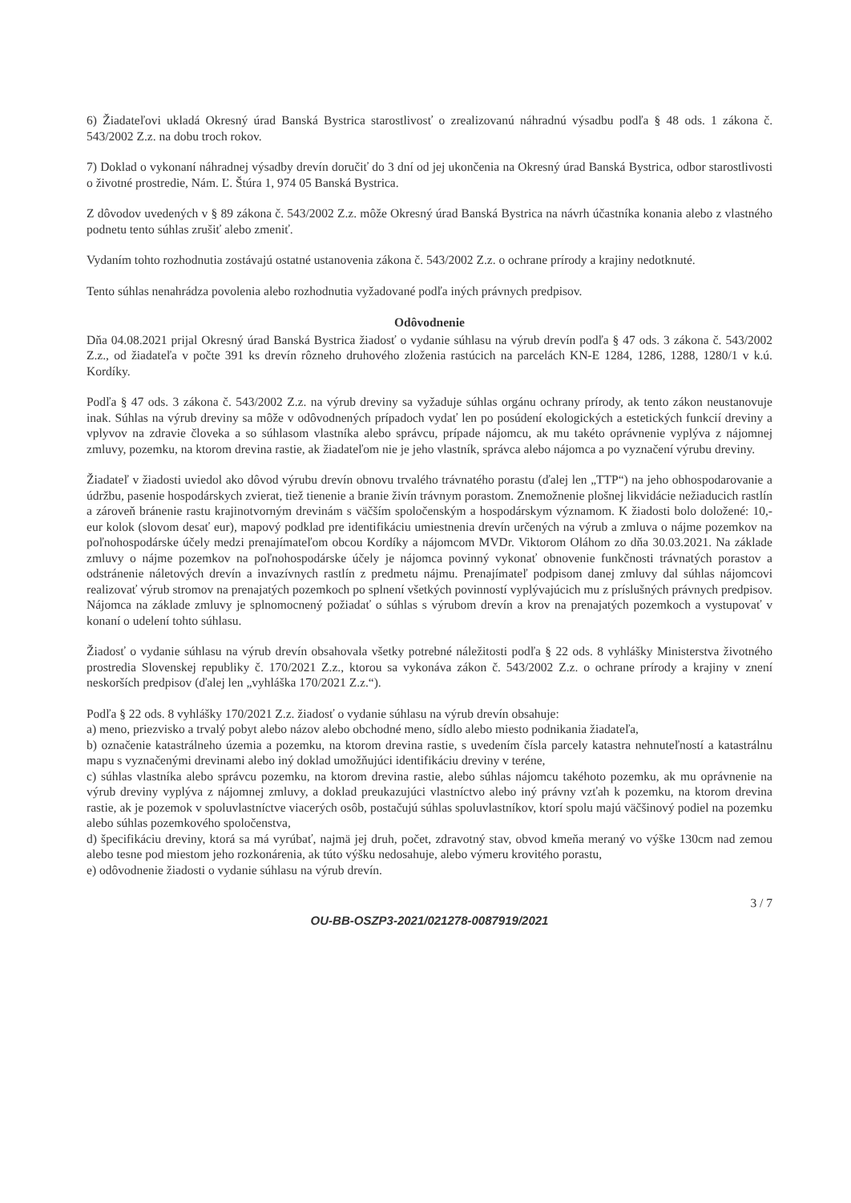6) Žiadateľovi ukladá Okresný úrad Banská Bystrica starostlivosť o zrealizovanú náhradnú výsadbu podľa § 48 ods. 1 zákona č. 543/2002 Z.z. na dobu troch rokov.
7) Doklad o vykonaní náhradnej výsadby drevín doručiť do 3 dní od jej ukončenia na Okresný úrad Banská Bystrica, odbor starostlivosti o životné prostredie, Nám. Ľ. Štúra 1, 974 05 Banská Bystrica.
Z dôvodov uvedených v § 89 zákona č. 543/2002 Z.z. môže Okresný úrad Banská Bystrica na návrh účastníka konania alebo z vlastného podnetu tento súhlas zrušiť alebo zmeniť.
Vydaním tohto rozhodnutia zostávajú ostatné ustanovenia zákona č. 543/2002 Z.z. o ochrane prírody a krajiny nedotknuté.
Tento súhlas nenahrádza povolenia alebo rozhodnutia vyžadované podľa iných právnych predpisov.
Odôvodnenie
Dňa 04.08.2021 prijal Okresný úrad Banská Bystrica žiadosť o vydanie súhlasu na výrub drevín podľa § 47 ods. 3 zákona č. 543/2002 Z.z., od žiadateľa v počte 391 ks drevín rôzneho druhového zloženia rastúcich na parcelách KN-E 1284, 1286, 1288, 1280/1 v k.ú. Kordíky.
Podľa § 47 ods. 3 zákona č. 543/2002 Z.z. na výrub dreviny sa vyžaduje súhlas orgánu ochrany prírody, ak tento zákon neustanovuje inak. Súhlas na výrub dreviny sa môže v odôvodnených prípadoch vydať len po posúdení ekologických a estetických funkcií dreviny a vplyvov na zdravie človeka a so súhlasom vlastníka alebo správcu, prípade nájomcu, ak mu takéto oprávnenie vyplýva z nájomnej zmluvy, pozemku, na ktorom drevina rastie, ak žiadateľom nie je jeho vlastník, správca alebo nájomca a po vyznačení výrubu dreviny.
Žiadateľ v žiadosti uviedol ako dôvod výrubu drevín obnovu trvalého trávnatého porastu (ďalej len „TTP“) na jeho obhospodarovanie a údržbu, pasenie hospodárskych zvierat, tiež tienenie a branie živín trávnym porastom. Znemožnenie plošnej likvidácie nežiaducich rastlín a zároveň bránenie rastu krajinotvorným drevinám s väčším spoločenským a hospodárskym významom. K žiadosti bolo doložené: 10,- eur kolok (slovom desať eur), mapový podklad pre identifikáciu umiestnenia drevín určených na výrub a zmluva o nájme pozemkov na poľnohospodárske účely medzi prenajímateľom obcou Kordíky a nájomcom MVDr. Viktorom Oláhom zo dňa 30.03.2021. Na základe zmluvy o nájme pozemkov na poľnohospodárske účely je nájomca povinný vykonať obnovenie funkčnosti trávnatých porastov a odstránenie náletových drevín a invazívnych rastlín z predmetu nájmu. Prenajímateľ podpisom danej zmluvy dal súhlas nájomcovi realizovať výrub stromov na prenajatých pozemkoch po splnení všetkých povinností vyplývajúcich mu z príslušných právnych predpisov. Nájomca na základe zmluvy je splnomocnený požiadať o súhlas s výrubom drevín a krov na prenajatých pozemkoch a vystupovať v konaní o udelení tohto súhlasu.
Žiadosť o vydanie súhlasu na výrub drevín obsahovala všetky potrebné náležitosti podľa § 22 ods. 8 vyhlášky Ministerstva životného prostredia Slovenskej republiky č. 170/2021 Z.z., ktorou sa vykonáva zákon č. 543/2002 Z.z. o ochrane prírody a krajiny v znení neskorších predpisov (ďalej len „vyhláška 170/2021 Z.z.“).
Podľa § 22 ods. 8 vyhlášky 170/2021 Z.z. žiadosť o vydanie súhlasu na výrub drevín obsahuje:
a) meno, priezvisko a trvalý pobyt alebo názov alebo obchodné meno, sídlo alebo miesto podnikania žiadateľa,
b) označenie katastrálneho územia a pozemku, na ktorom drevina rastie, s uvedením čísla parcely katastra nehnuteľností a katastrálnu mapu s vyznačenými drevinami alebo iný doklad umožňujúci identifikáciu dreviny v teréne,
c) súhlas vlastníka alebo správcu pozemku, na ktorom drevina rastie, alebo súhlas nájomcu takéhoto pozemku, ak mu oprávnenie na výrub dreviny vyplýva z nájomnej zmluvy, a doklad preukazujúci vlastníctvo alebo iný právny vzťah k pozemku, na ktorom drevina rastie, ak je pozemok v spoluvlastníctve viacerých osôb, postačujú súhlas spoluvlastníkov, ktorí spolu majú väčšinový podiel na pozemku alebo súhlas pozemkového spoločenstva,
d) špecifikáciu dreviny, ktorá sa má vyrúbať, najmä jej druh, počet, zdravotný stav, obvod kmeňa meraný vo výške 130cm nad zemou alebo tesne pod miestom jeho rozkonárenia, ak túto výšku nedosahuje, alebo výmeru krovitého porastu,
e) odôvodnenie žiadosti o vydanie súhlasu na výrub drevín.
3 / 7
OU-BB-OSZP3-2021/021278-0087919/2021